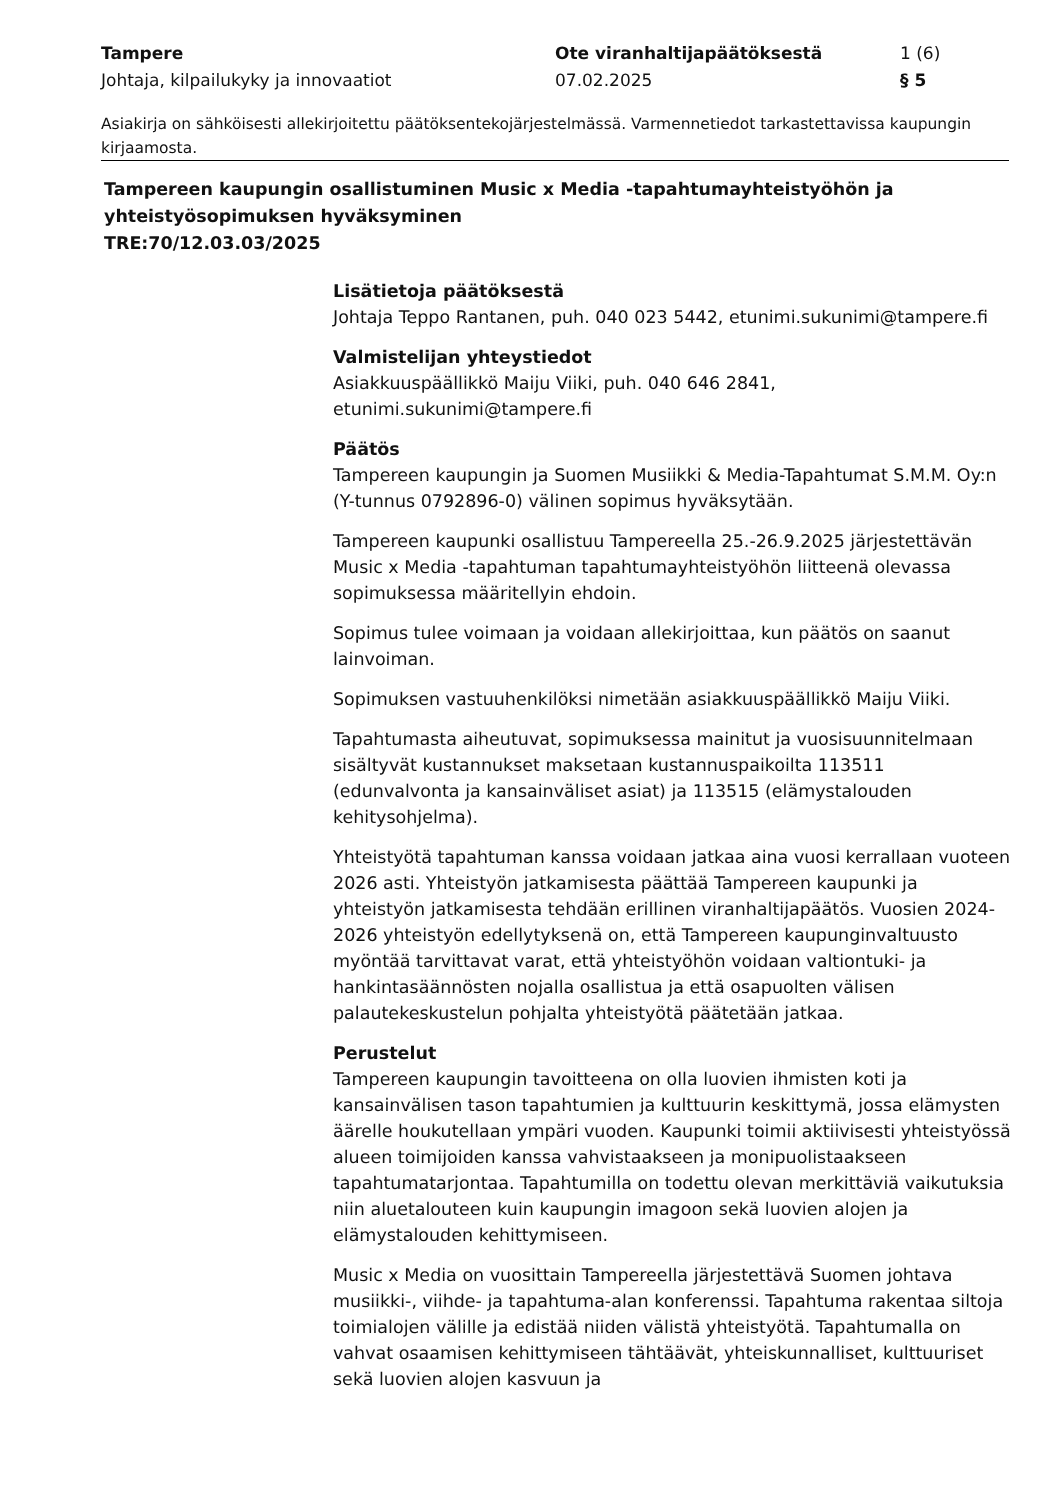Tampere Ote viranhaltijapäätöksestä 1 (6)
Johtaja, kilpailukyky ja innovaatiot 07.02.2025 § 5
Asiakirja on sähköisesti allekirjoitettu päätöksentekojärjestelmässä. Varmennetiedot tarkastettavissa kaupungin kirjaamosta.
Tampereen kaupungin osallistuminen Music x Media -tapahtumayhteistyöhön ja yhteistyösopimuksen hyväksyminen
TRE:70/12.03.03/2025
Lisätietoja päätöksestä
Johtaja Teppo Rantanen, puh. 040 023 5442, etunimi.sukunimi@tampere.fi
Valmistelijan yhteystiedot
Asiakkuuspäällikkö Maiju Viiki, puh. 040 646 2841, etunimi.sukunimi@tampere.fi
Päätös
Tampereen kaupungin ja Suomen Musiikki & Media-Tapahtumat S.M.M. Oy:n (Y-tunnus 0792896-0) välinen sopimus hyväksytään.
Tampereen kaupunki osallistuu Tampereella 25.-26.9.2025 järjestettävän Music x Media -tapahtuman tapahtumayhteistyöhön liitteenä olevassa sopimuksessa määritellyin ehdoin.
Sopimus tulee voimaan ja voidaan allekirjoittaa, kun päätös on saanut lainvoiman.
Sopimuksen vastuuhenkilöksi nimetään asiakkuuspäällikkö Maiju Viiki.
Tapahtumasta aiheutuvat, sopimuksessa mainitut ja vuosisuunnitelmaan sisältyvät kustannukset maksetaan kustannuspaikoilta 113511 (edunvalvonta ja kansainväliset asiat) ja 113515 (elämystalouden kehitysohjelma).
Yhteistyötä tapahtuman kanssa voidaan jatkaa aina vuosi kerrallaan vuoteen 2026 asti. Yhteistyön jatkamisesta päättää Tampereen kaupunki ja yhteistyön jatkamisesta tehdään erillinen viranhaltijapäätös. Vuosien 2024-2026 yhteistyön edellytyksenä on, että Tampereen kaupunginvaltuusto myöntää tarvittavat varat, että yhteistyöhön voidaan valtiontuki- ja hankintasäännösten nojalla osallistua ja että osapuolten välisen palautekeskustelun pohjalta yhteistyötä päätetään jatkaa.
Perustelut
Tampereen kaupungin tavoitteena on olla luovien ihmisten koti ja kansainvälisen tason tapahtumien ja kulttuurin keskittymä, jossa elämysten äärelle houkutellaan ympäri vuoden. Kaupunki toimii aktiivisesti yhteistyössä alueen toimijoiden kanssa vahvistaakseen ja monipuolistaakseen tapahtumatarjontaa. Tapahtumilla on todettu olevan merkittäviä vaikutuksia niin aluetalouteen kuin kaupungin imagoon sekä luovien alojen ja elämystalouden kehittymiseen.
Music x Media on vuosittain Tampereella järjestettävä Suomen johtava musiikki-, viihde- ja tapahtuma-alan konferenssi. Tapahtuma rakentaa siltoja toimialojen välille ja edistää niiden välistä yhteistyötä. Tapahtumalla on vahvat osaamisen kehittymiseen tähtäävät, yhteiskunnalliset, kulttuuriset sekä luovien alojen kasvuun ja